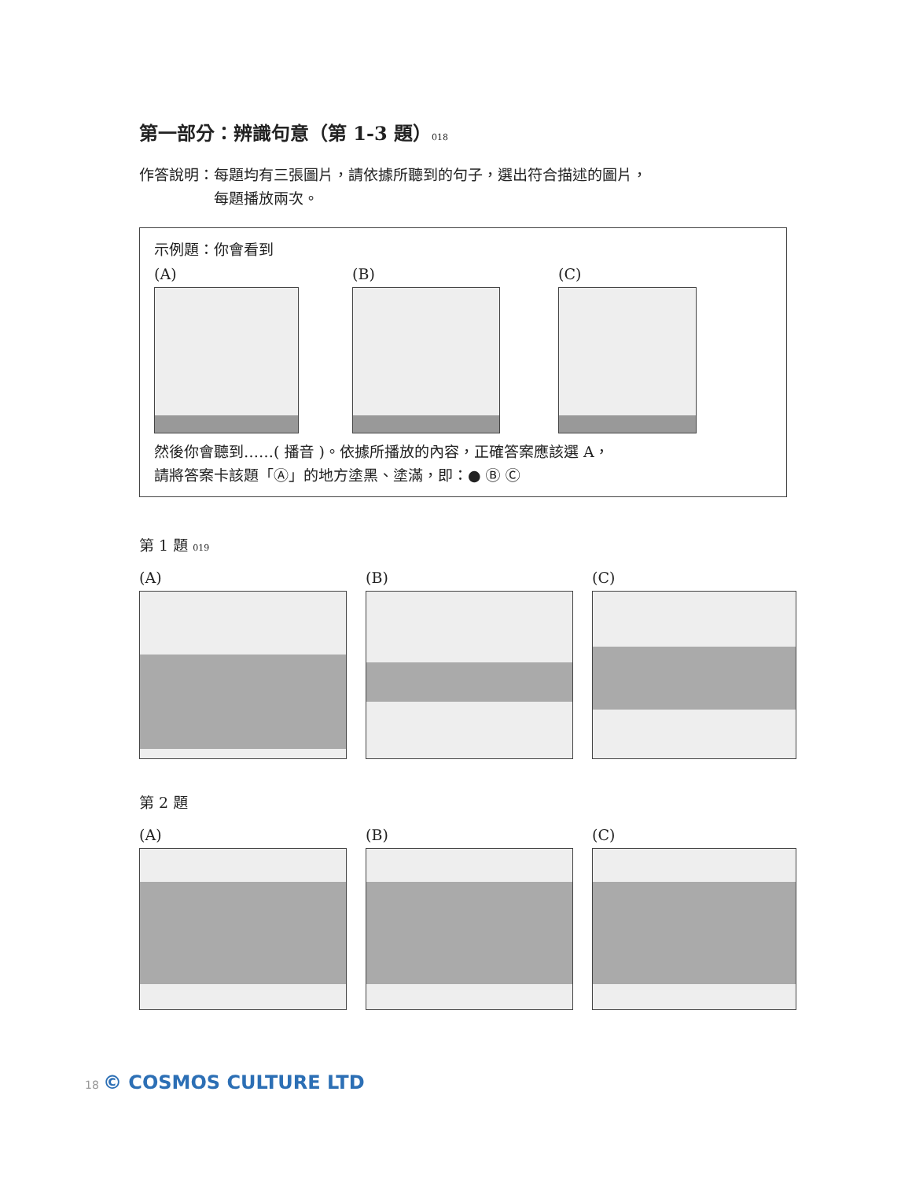第一部分：辨識句意（第 1-3 題）018
作答說明：每題均有三張圖片，請依據所聽到的句子，選出符合描述的圖片，
　　　　　每題播放兩次。
示例題：你會看到
(A) (B) (C)
然後你會聽到……( 播音 )。依據所播放的內容，正確答案應該選 A，
請將答案卡該題「Ⓐ」的地方塗黑、塗滿，即：● Ⓑ Ⓒ
第 1 題 019
(A) (B) (C)
第 2 題
(A) (B) (C)
18 © COSMOS CULTURE LTD